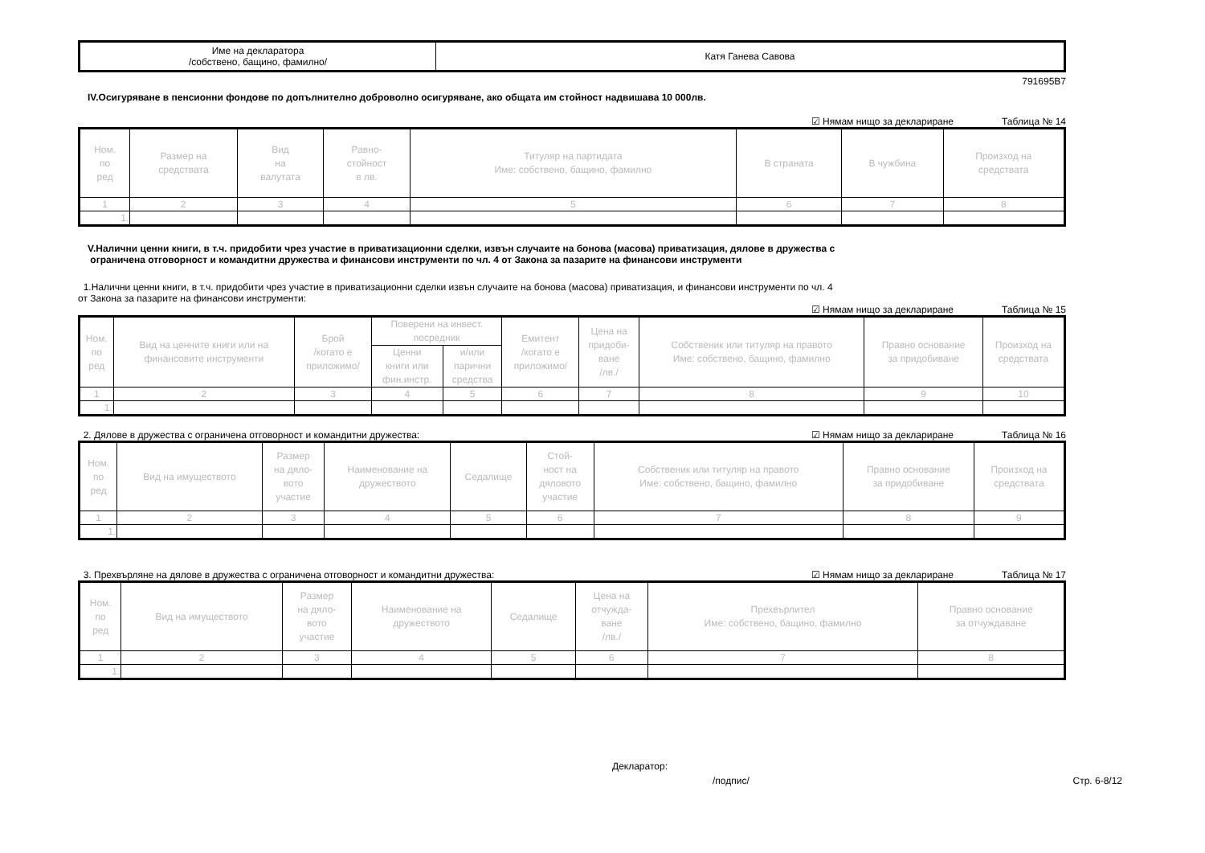| Име на декларатора /собствено, бащино, фамилно/ | Катя Ганева Савова |
791695B7
IV.Осигуряване в пенсионни фондове по допълнително доброволно осигуряване, ако общата им стойност надвишава 10 000лв.
☑ Нямам нищо за деклариране Таблица № 14
| Ном. по ред | Размер на средствата | Вид на валутата | Равно- стойност в лв. | Титуляр на партидата Име: собствено, бащино, фамилно | В страната | В чужбина | Произход на средствата |
| --- | --- | --- | --- | --- | --- | --- | --- |
| 1 | 2 | 3 | 4 | 5 | 6 | 7 | 8 |
| 1. | | | | | | | |
V.Налични ценни книги, в т.ч. придобити чрез участие в приватизационни сделки, извън случаите на бонова (масова) приватизация, дялове в дружества с
ограничена отговорност и командитни дружества и финансови инструменти по чл. 4 от Закона за пазарите на финансови инструменти
1.Налични ценни книги, в т.ч. придобити чрез участие в приватизационни сделки извън случаите на бонова (масова) приватизация, и финансови инструменти по чл. 4
от Закона за пазарите на финансови инструменти:
☑ Нямам нищо за деклариране Таблица № 15
| Ном. по ред | Вид на ценните книги или на финансовите инструменти | Брой /когато е приложимо/ | Поверени на инвест. посредник | | Емитент /когато е приложимо/ | Цена на придоби- ване /лв./ | Собственик или титуляр на правото Име: собствено, бащино, фамилно | Правно основание за придобиване | Произход на средствата |
| --- | --- | --- | --- | --- | --- | --- | --- | --- | --- |
| | | | Ценни книги или фин.инстр. | и/или парични средства | | | | | |
| 1 | 2 | 3 | 4 | 5 | 6 | 7 | 8 | 9 | 10 |
| 1. | | | | | | | | | |
2. Дялове в дружества с ограничена отговорност и командитни дружества: ☑ Нямам нищо за деклариране Таблица № 16
| Ном. по ред | Вид на имуществото | Размер на дяло- вото участие | Наименование на дружеството | Седалище | Стой- ност на дяловото участие | Собственик или титуляр на правото Име: собствено, бащино, фамилно | Правно основание за придобиване | Произход на средствата |
| --- | --- | --- | --- | --- | --- | --- | --- | --- |
| 1 | 2 | 3 | 4 | 5 | 6 | 7 | 8 | 9 |
| 1. | | | | | | | | |
3. Прехвърляне на дялове в дружества с ограничена отговорност и командитни дружества: ☑ Нямам нищо за деклариране Таблица № 17
| Ном. по ред | Вид на имуществото | Размер на дяло- вото участие | Наименование на дружеството | Седалище | Цена на отчужда- ване /лв./ | Прехвърлител Име: собствено, бащино, фамилно | Правно основание за отчуждаване |
| --- | --- | --- | --- | --- | --- | --- | --- |
| 1 | 2 | 3 | 4 | 5 | 6 | 7 | 8 |
| 1. | | | | | | | |
Декларатор:
/подпис/ Стр. 6-8/12